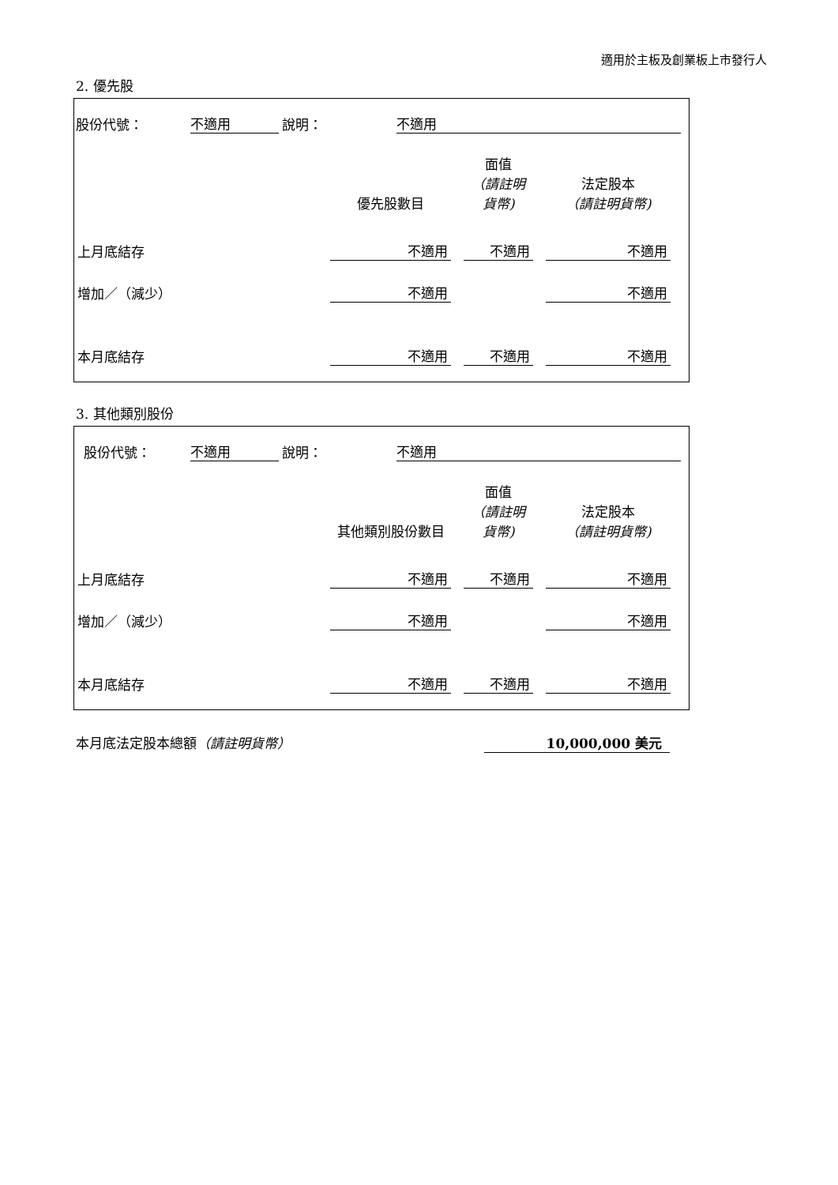適用於主板及創業板上市發行人
2. 優先股
股份代號： 不適用 說明： 不適用
| | 優先股數目 | 面值 （請註明貨幣) | 法定股本 （請註明貨幣) |
| --- | --- | --- | --- |
| 上月底結存 | 不適用 | 不適用 | 不適用 |
| 增加／（減少） | 不適用 | | 不適用 |
| 本月底結存 | 不適用 | 不適用 | 不適用 |
3. 其他類別股份
股份代號： 不適用 說明： 不適用
| | 其他類別股份數目 | 面值 （請註明貨幣) | 法定股本 （請註明貨幣) |
| --- | --- | --- | --- |
| 上月底結存 | 不適用 | 不適用 | 不適用 |
| 增加／（減少） | 不適用 | | 不適用 |
| 本月底結存 | 不適用 | 不適用 | 不適用 |
本月底法定股本總額（請註明貨幣） 10,000,000 美元